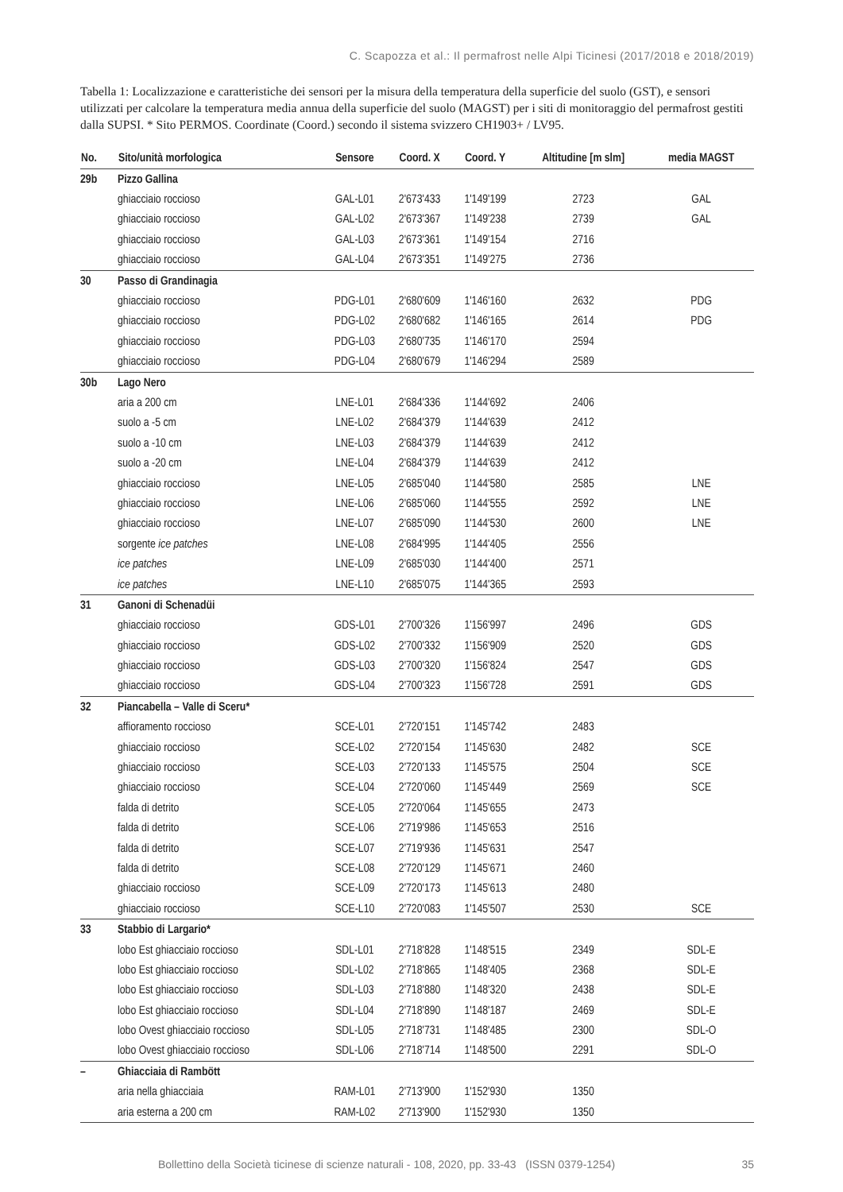C. Scapozza et al.: Il permafrost nelle Alpi Ticinesi (2017/2018 e 2018/2019)
Tabella 1: Localizzazione e caratteristiche dei sensori per la misura della temperatura della superficie del suolo (GST), e sensori utilizzati per calcolare la temperatura media annua della superficie del suolo (MAGST) per i siti di monitoraggio del permafrost gestiti dalla SUPSI. * Sito PERMOS. Coordinate (Coord.) secondo il sistema svizzero CH1903+ / LV95.
| No. | Sito/unità morfologica | Sensore | Coord. X | Coord. Y | Altitudine [m slm] | media MAGST |
| --- | --- | --- | --- | --- | --- | --- |
| 29b | Pizzo Gallina | | | | | |
| | ghiacciaio roccioso | GAL-L01 | 2'673'433 | 1'149'199 | 2723 | GAL |
| | ghiacciaio roccioso | GAL-L02 | 2'673'367 | 1'149'238 | 2739 | GAL |
| | ghiacciaio roccioso | GAL-L03 | 2'673'361 | 1'149'154 | 2716 | |
| | ghiacciaio roccioso | GAL-L04 | 2'673'351 | 1'149'275 | 2736 | |
| 30 | Passo di Grandinagia | | | | | |
| | ghiacciaio roccioso | PDG-L01 | 2'680'609 | 1'146'160 | 2632 | PDG |
| | ghiacciaio roccioso | PDG-L02 | 2'680'682 | 1'146'165 | 2614 | PDG |
| | ghiacciaio roccioso | PDG-L03 | 2'680'735 | 1'146'170 | 2594 | |
| | ghiacciaio roccioso | PDG-L04 | 2'680'679 | 1'146'294 | 2589 | |
| 30b | Lago Nero | | | | | |
| | aria a 200 cm | LNE-L01 | 2'684'336 | 1'144'692 | 2406 | |
| | suolo a -5 cm | LNE-L02 | 2'684'379 | 1'144'639 | 2412 | |
| | suolo a -10 cm | LNE-L03 | 2'684'379 | 1'144'639 | 2412 | |
| | suolo a -20 cm | LNE-L04 | 2'684'379 | 1'144'639 | 2412 | |
| | ghiacciaio roccioso | LNE-L05 | 2'685'040 | 1'144'580 | 2585 | LNE |
| | ghiacciaio roccioso | LNE-L06 | 2'685'060 | 1'144'555 | 2592 | LNE |
| | ghiacciaio roccioso | LNE-L07 | 2'685'090 | 1'144'530 | 2600 | LNE |
| | sorgente ice patches | LNE-L08 | 2'684'995 | 1'144'405 | 2556 | |
| | ice patches | LNE-L09 | 2'685'030 | 1'144'400 | 2571 | |
| | ice patches | LNE-L10 | 2'685'075 | 1'144'365 | 2593 | |
| 31 | Ganoni di Schenadüi | | | | | |
| | ghiacciaio roccioso | GDS-L01 | 2'700'326 | 1'156'997 | 2496 | GDS |
| | ghiacciaio roccioso | GDS-L02 | 2'700'332 | 1'156'909 | 2520 | GDS |
| | ghiacciaio roccioso | GDS-L03 | 2'700'320 | 1'156'824 | 2547 | GDS |
| | ghiacciaio roccioso | GDS-L04 | 2'700'323 | 1'156'728 | 2591 | GDS |
| 32 | Piancabella – Valle di Sceru* | | | | | |
| | affioramento roccioso | SCE-L01 | 2'720'151 | 1'145'742 | 2483 | |
| | ghiacciaio roccioso | SCE-L02 | 2'720'154 | 1'145'630 | 2482 | SCE |
| | ghiacciaio roccioso | SCE-L03 | 2'720'133 | 1'145'575 | 2504 | SCE |
| | ghiacciaio roccioso | SCE-L04 | 2'720'060 | 1'145'449 | 2569 | SCE |
| | falda di detrito | SCE-L05 | 2'720'064 | 1'145'655 | 2473 | |
| | falda di detrito | SCE-L06 | 2'719'986 | 1'145'653 | 2516 | |
| | falda di detrito | SCE-L07 | 2'719'936 | 1'145'631 | 2547 | |
| | falda di detrito | SCE-L08 | 2'720'129 | 1'145'671 | 2460 | |
| | ghiacciaio roccioso | SCE-L09 | 2'720'173 | 1'145'613 | 2480 | |
| | ghiacciaio roccioso | SCE-L10 | 2'720'083 | 1'145'507 | 2530 | SCE |
| 33 | Stabbio di Largario* | | | | | |
| | lobo Est ghiacciaio roccioso | SDL-L01 | 2'718'828 | 1'148'515 | 2349 | SDL-E |
| | lobo Est ghiacciaio roccioso | SDL-L02 | 2'718'865 | 1'148'405 | 2368 | SDL-E |
| | lobo Est ghiacciaio roccioso | SDL-L03 | 2'718'880 | 1'148'320 | 2438 | SDL-E |
| | lobo Est ghiacciaio roccioso | SDL-L04 | 2'718'890 | 1'148'187 | 2469 | SDL-E |
| | lobo Ovest ghiacciaio roccioso | SDL-L05 | 2'718'731 | 1'148'485 | 2300 | SDL-O |
| | lobo Ovest ghiacciaio roccioso | SDL-L06 | 2'718'714 | 1'148'500 | 2291 | SDL-O |
| – | Ghiacciaia di Rambött | | | | | |
| | aria nella ghiacciaia | RAM-L01 | 2'713'900 | 1'152'930 | 1350 | |
| | aria esterna a 200 cm | RAM-L02 | 2'713'900 | 1'152'930 | 1350 | |
Bollettino della Società ticinese di scienze naturali - 108, 2020, pp. 33-43 (ISSN 0379-1254) 35